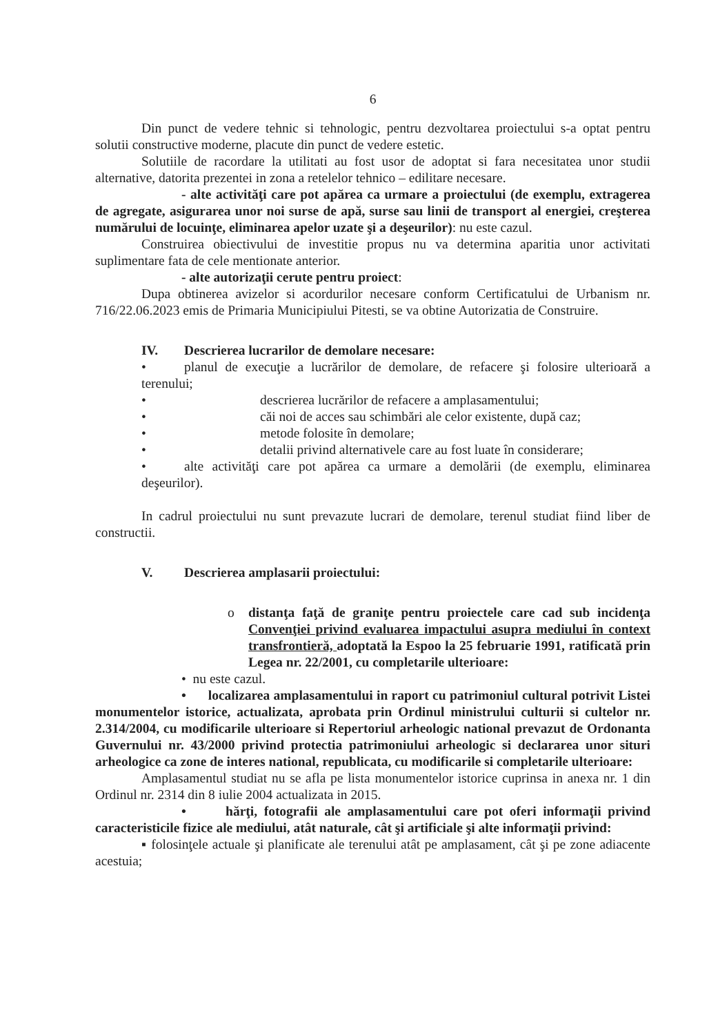6
Din punct de vedere tehnic si tehnologic, pentru dezvoltarea proiectului s-a optat pentru solutii constructive moderne, placute din punct de vedere estetic.
Solutiile de racordare la utilitati au fost usor de adoptat si fara necesitatea unor studii alternative, datorita prezentei in zona a retelelor tehnico – edilitare necesare.
- alte activităţi care pot apărea ca urmare a proiectului (de exemplu, extragerea de agregate, asigurarea unor noi surse de apă, surse sau linii de transport al energiei, creşterea numărului de locuinţe, eliminarea apelor uzate şi a deşeurilor): nu este cazul.
Construirea obiectivului de investitie propus nu va determina aparitia unor activitati suplimentare fata de cele mentionate anterior.
- alte autorizaţii cerute pentru proiect:
Dupa obtinerea avizelor si acordurilor necesare conform Certificatului de Urbanism nr. 716/22.06.2023 emis de Primaria Municipiului Pitesti, se va obtine Autorizatia de Construire.
IV. Descrierea lucrarilor de demolare necesare:
• planul de execuţie a lucrărilor de demolare, de refacere şi folosire ulterioară a terenului;
• descrierea lucrărilor de refacere a amplasamentului;
• căi noi de acces sau schimbări ale celor existente, după caz;
• metode folosite în demolare;
• detalii privind alternativele care au fost luate în considerare;
• alte activităţi care pot apărea ca urmare a demolării (de exemplu, eliminarea deşeurilor).
In cadrul proiectului nu sunt prevazute lucrari de demolare, terenul studiat fiind liber de constructii.
V. Descrierea amplasarii proiectului:
o distanţa faţă de graniţe pentru proiectele care cad sub incidenţa Convenţiei privind evaluarea impactului asupra mediului în context transfrontieră, adoptată la Espoo la 25 februarie 1991, ratificată prin Legea nr. 22/2001, cu completarile ulterioare:
• nu este cazul.
• localizarea amplasamentului in raport cu patrimoniul cultural potrivit Listei monumentelor istorice, actualizata, aprobata prin Ordinul ministrului culturii si cultelor nr. 2.314/2004, cu modificarile ulterioare si Repertoriul arheologic national prevazut de Ordonanta Guvernului nr. 43/2000 privind protectia patrimoniului arheologic si declararea unor situri arheologice ca zone de interes national, republicata, cu modificarile si completarile ulterioare:
Amplasamentul studiat nu se afla pe lista monumentelor istorice cuprinsa in anexa nr. 1 din Ordinul nr. 2314 din 8 iulie 2004 actualizata in 2015.
• hărţi, fotografii ale amplasamentului care pot oferi informaţii privind caracteristicile fizice ale mediului, atât naturale, cât şi artificiale şi alte informaţii privind:
▪ folosinţele actuale şi planificate ale terenului atât pe amplasament, cât şi pe zone adiacente acestuia;